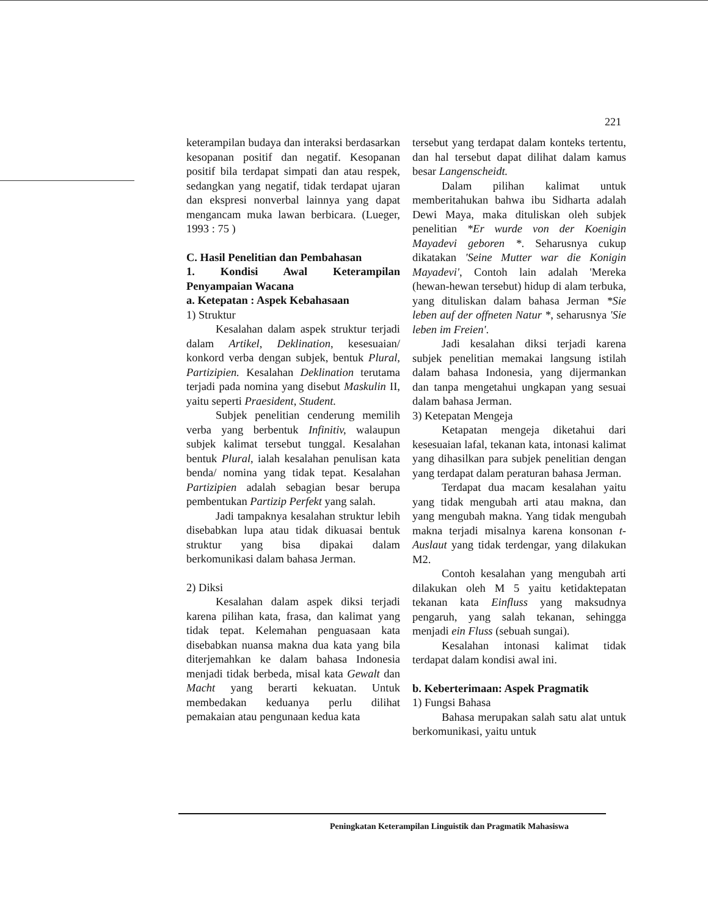221
keterampilan budaya dan interaksi berdasarkan kesopanan positif dan negatif. Kesopanan positif bila terdapat simpati dan atau respek, sedangkan yang negatif, tidak terdapat ujaran dan ekspresi nonverbal lainnya yang dapat mengancam muka lawan berbicara. (Lueger, 1993 : 75 )
C. Hasil Penelitian dan Pembahasan
1. Kondisi Awal Keterampilan Penyampaian Wacana
a. Ketepatan : Aspek Kebahasaan
1) Struktur
Kesalahan dalam aspek struktur terjadi dalam Artikel, Deklination, kesesuaian/ konkord verba dengan subjek, bentuk Plural, Partizipien. Kesalahan Deklination terutama terjadi pada nomina yang disebut Maskulin II, yaitu seperti Praesident, Student.
Subjek penelitian cenderung memilih verba yang berbentuk Infinitiv, walaupun subjek kalimat tersebut tunggal. Kesalahan bentuk Plural, ialah kesalahan penulisan kata benda/ nomina yang tidak tepat. Kesalahan Partizipien adalah sebagian besar berupa pembentukan Partizip Perfekt yang salah.
Jadi tampaknya kesalahan struktur lebih disebabkan lupa atau tidak dikuasai bentuk struktur yang bisa dipakai dalam berkomunikasi dalam bahasa Jerman.
2) Diksi
Kesalahan dalam aspek diksi terjadi karena pilihan kata, frasa, dan kalimat yang tidak tepat. Kelemahan penguasaan kata disebabkan nuansa makna dua kata yang bila diterjemahkan ke dalam bahasa Indonesia menjadi tidak berbeda, misal kata Gewalt dan Macht yang berarti kekuatan. Untuk membedakan keduanya perlu dilihat pemakaian atau pengunaan kedua kata
tersebut yang terdapat dalam konteks tertentu, dan hal tersebut dapat dilihat dalam kamus besar Langenscheidt.
Dalam pilihan kalimat untuk memberitahukan bahwa ibu Sidharta adalah Dewi Maya, maka dituliskan oleh subjek penelitian *Er wurde von der Koenigin Mayadevi geboren *. Seharusnya cukup dikatakan 'Seine Mutter war die Konigin Mayadevi', Contoh lain adalah 'Mereka (hewan-hewan tersebut) hidup di alam terbuka, yang dituliskan dalam bahasa Jerman *Sie leben auf der offneten Natur *, seharusnya 'Sie leben im Freien'.
Jadi kesalahan diksi terjadi karena subjek penelitian memakai langsung istilah dalam bahasa Indonesia, yang dijermankan dan tanpa mengetahui ungkapan yang sesuai dalam bahasa Jerman.
3) Ketepatan Mengeja
Ketapatan mengeja diketahui dari kesesuaian lafal, tekanan kata, intonasi kalimat yang dihasilkan para subjek penelitian dengan yang terdapat dalam peraturan bahasa Jerman.
Terdapat dua macam kesalahan yaitu yang tidak mengubah arti atau makna, dan yang mengubah makna. Yang tidak mengubah makna terjadi misalnya karena konsonan t-Auslaut yang tidak terdengar, yang dilakukan M2.
Contoh kesalahan yang mengubah arti dilakukan oleh M 5 yaitu ketidaktepatan tekanan kata Einfluss yang maksudnya pengaruh, yang salah tekanan, sehingga menjadi ein Fluss (sebuah sungai).
Kesalahan intonasi kalimat tidak terdapat dalam kondisi awal ini.
b. Keberterimaan: Aspek Pragmatik
1) Fungsi Bahasa
Bahasa merupakan salah satu alat untuk berkomunikasi, yaitu untuk
Peningkatan Keterampilan Linguistik dan Pragmatik Mahasiswa